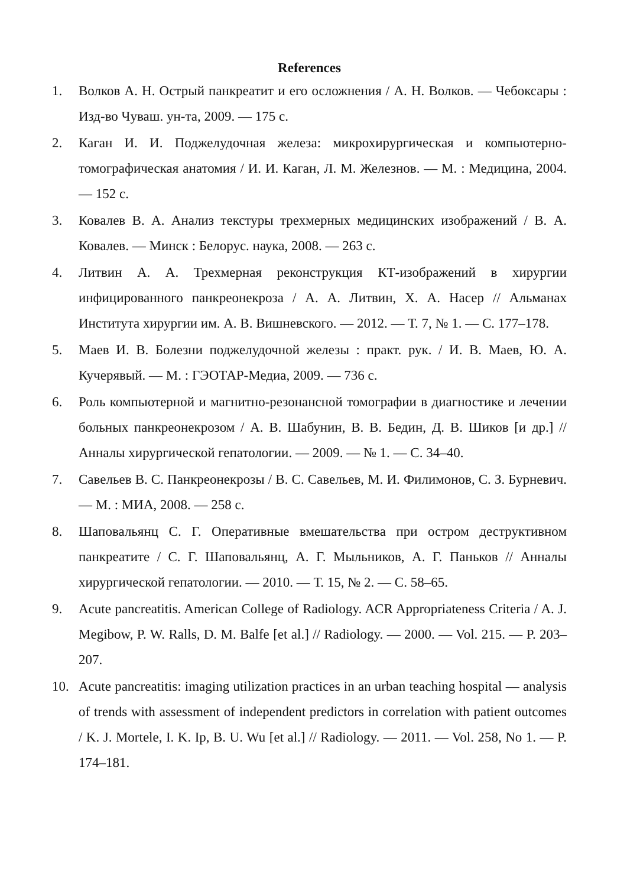References
1. Волков А. Н. Острый панкреатит и его осложнения / А. Н. Волков. — Чебоксары : Изд-во Чуваш. ун-та, 2009. — 175 с.
2. Каган И. И. Поджелудочная железа: микрохирургическая и компьютерно-томографическая анатомия / И. И. Каган, Л. М. Железнов. — М. : Медицина, 2004. — 152 с.
3. Ковалев В. А. Анализ текстуры трехмерных медицинских изображений / В. А. Ковалев. — Минск : Белорус. наука, 2008. — 263 с.
4. Литвин А. А. Трехмерная реконструкция КТ-изображений в хирургии инфицированного панкреонекроза / А. А. Литвин, Х. А. Насер // Альманах Института хирургии им. А. В. Вишневского. — 2012. — Т. 7, № 1. — С. 177–178.
5. Маев И. В. Болезни поджелудочной железы : практ. рук. / И. В. Маев, Ю. А. Кучерявый. — М. : ГЭОТАР-Медиа, 2009. — 736 с.
6. Роль компьютерной и магнитно-резонансной томографии в диагностике и лечении больных панкреонекрозом / А. В. Шабунин, В. В. Бедин, Д. В. Шиков [и др.] // Анналы хирургической гепатологии. — 2009. — № 1. — С. 34–40.
7. Савельев В. С. Панкреонекрозы / В. С. Савельев, М. И. Филимонов, С. З. Бурневич. — М. : МИА, 2008. — 258 с.
8. Шаповальянц С. Г. Оперативные вмешательства при остром деструктивном панкреатите / С. Г. Шаповальянц, А. Г. Мыльников, А. Г. Паньков // Анналы хирургической гепатологии. — 2010. — Т. 15, № 2. — С. 58–65.
9. Acute pancreatitis. American College of Radiology. ACR Appropriateness Criteria / A. J. Megibow, P. W. Ralls, D. M. Balfe [et al.] // Radiology. — 2000. — Vol. 215. — P. 203–207.
10. Acute pancreatitis: imaging utilization practices in an urban teaching hospital — analysis of trends with assessment of independent predictors in correlation with patient outcomes / K. J. Mortele, I. K. Ip, B. U. Wu [et al.] // Radiology. — 2011. — Vol. 258, No 1. — P. 174–181.